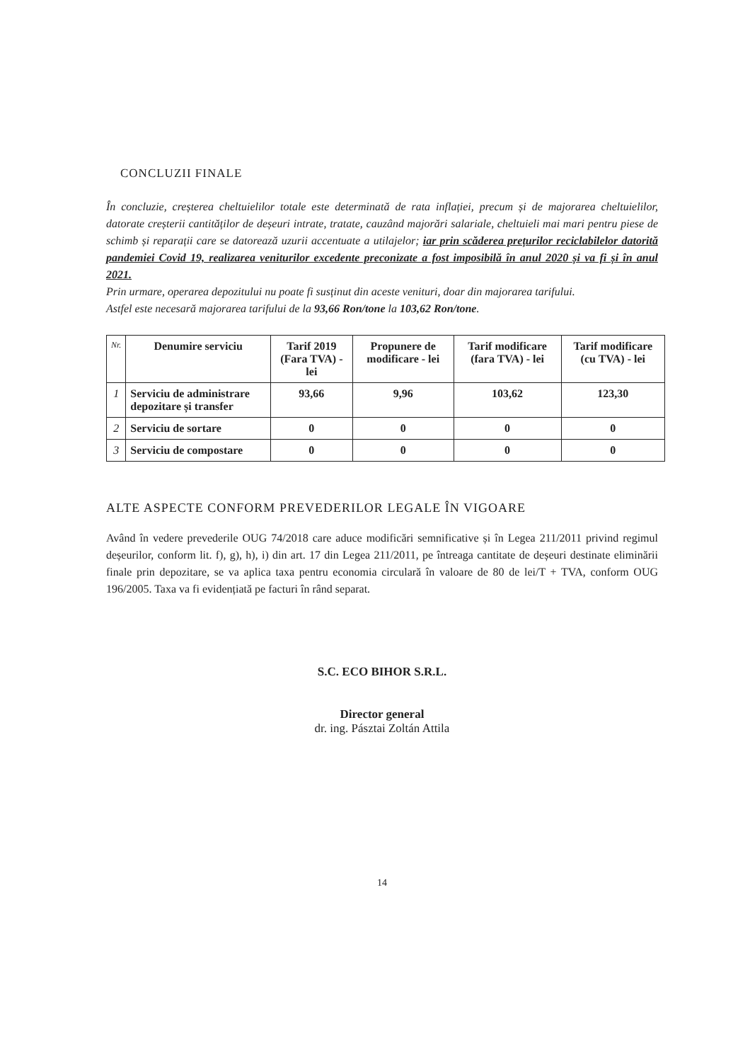CONCLUZII FINALE
În concluzie, creșterea cheltuielilor totale este determinată de rata inflației, precum și de majorarea cheltuielilor, datorate creșterii cantităților de deșeuri intrate, tratate, cauzând majorări salariale, cheltuieli mai mari pentru piese de schimb și reparații care se datorează uzurii accentuate a utilajelor; iar prin scăderea prețurilor reciclabilelor datorită pandemiei Covid 19, realizarea veniturilor excedente preconizate a fost imposibilă în anul 2020 și va fi și în anul 2021.
Prin urmare, operarea depozitului nu poate fi susținut din aceste venituri, doar din majorarea tarifului.
Astfel este necesară majorarea tarifului de la 93,66 Ron/tone la 103,62 Ron/tone.
| Nr. | Denumire serviciu | Tarif 2019 (Fara TVA) - lei | Propunere de modificare - lei | Tarif modificare (fara TVA) - lei | Tarif modificare (cu TVA) - lei |
| --- | --- | --- | --- | --- | --- |
| 1 | Serviciu de administrare depozitare și transfer | 93,66 | 9,96 | 103,62 | 123,30 |
| 2 | Serviciu de sortare | 0 | 0 | 0 | 0 |
| 3 | Serviciu de compostare | 0 | 0 | 0 | 0 |
ALTE ASPECTE CONFORM PREVEDERILOR LEGALE ÎN VIGOARE
Având în vedere prevederile OUG 74/2018 care aduce modificări semnificative și în Legea 211/2011 privind regimul deșeurilor, conform lit. f), g), h), i) din art. 17 din Legea 211/2011, pe întreaga cantitate de deșeuri destinate eliminării finale prin depozitare, se va aplica taxa pentru economia circulară în valoare de 80 de lei/T + TVA, conform OUG 196/2005. Taxa va fi evidențiată pe facturi în rând separat.
S.C. ECO BIHOR S.R.L.
Director general
dr. ing. Pásztai Zoltán Attila
14